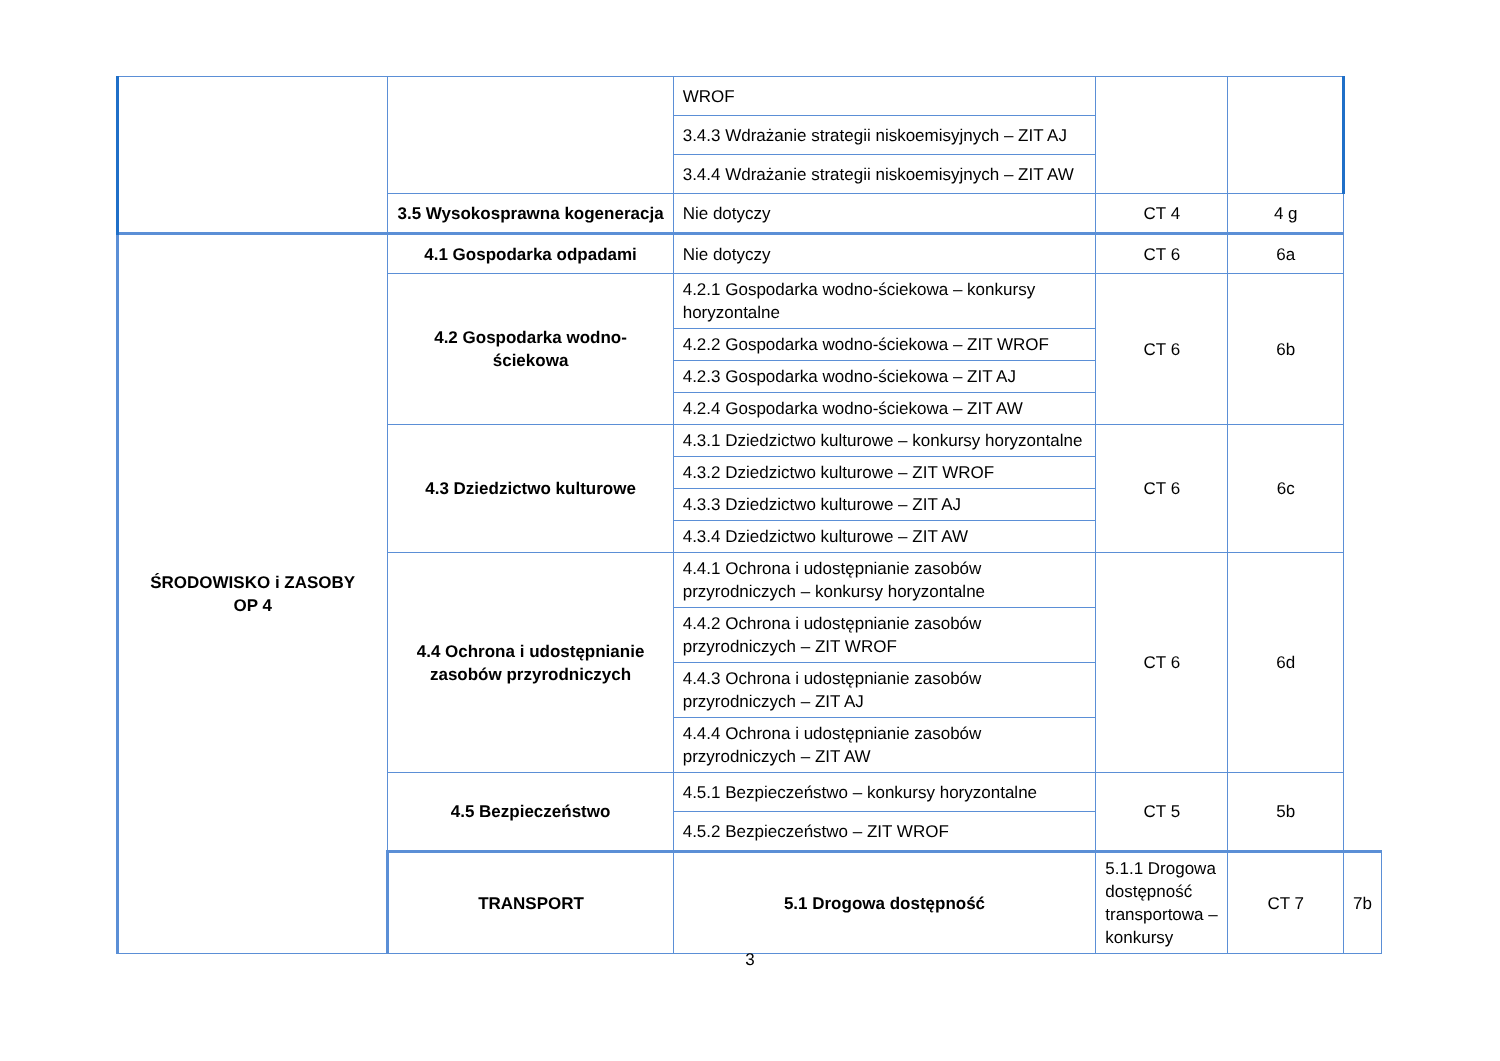| | | WROF | | | |
| | | 3.4.3 Wdrażanie strategii niskoemisyjnych – ZIT AJ | | | |
| | | 3.4.4 Wdrażanie strategii niskoemisyjnych – ZIT AW | | | |
| | 3.5 Wysokosprawna kogeneracja | Nie dotyczy | CT 4 | 4 g | |
| ŚRODOWISKO i ZASOBY OP 4 | 4.1 Gospodarka odpadami | Nie dotyczy | CT 6 | 6a | |
| | 4.2 Gospodarka wodno-ściekowa | 4.2.1 Gospodarka wodno-ściekowa – konkursy horyzontalne | CT 6 | 6b | |
| | | 4.2.2 Gospodarka wodno-ściekowa – ZIT WROF | | | |
| | | 4.2.3 Gospodarka wodno-ściekowa – ZIT AJ | | | |
| | | 4.2.4 Gospodarka wodno-ściekowa – ZIT AW | | | |
| | 4.3 Dziedzictwo kulturowe | 4.3.1 Dziedzictwo kulturowe – konkursy horyzontalne | CT 6 | 6c | |
| | | 4.3.2 Dziedzictwo kulturowe – ZIT WROF | | | |
| | | 4.3.3 Dziedzictwo kulturowe – ZIT AJ | | | |
| | | 4.3.4 Dziedzictwo kulturowe – ZIT AW | | | |
| | 4.4 Ochrona i udostępnianie zasobów przyrodniczych | 4.4.1 Ochrona i udostępnianie zasobów przyrodniczych – konkursy horyzontalne | CT 6 | 6d | |
| | | 4.4.2 Ochrona i udostępnianie zasobów przyrodniczych – ZIT WROF | | | |
| | | 4.4.3 Ochrona i udostępnianie zasobów przyrodniczych – ZIT AJ | | | |
| | | 4.4.4 Ochrona i udostępnianie zasobów przyrodniczych – ZIT AW | | | |
| | 4.5 Bezpieczeństwo | 4.5.1 Bezpieczeństwo – konkursy horyzontalne | CT 5 | 5b | |
| | | 4.5.2 Bezpieczeństwo – ZIT WROF | | | |
| | TRANSPORT | 5.1 Drogowa dostępność | 5.1.1 Drogowa dostępność transportowa – konkursy | CT 7 | 7b |
3